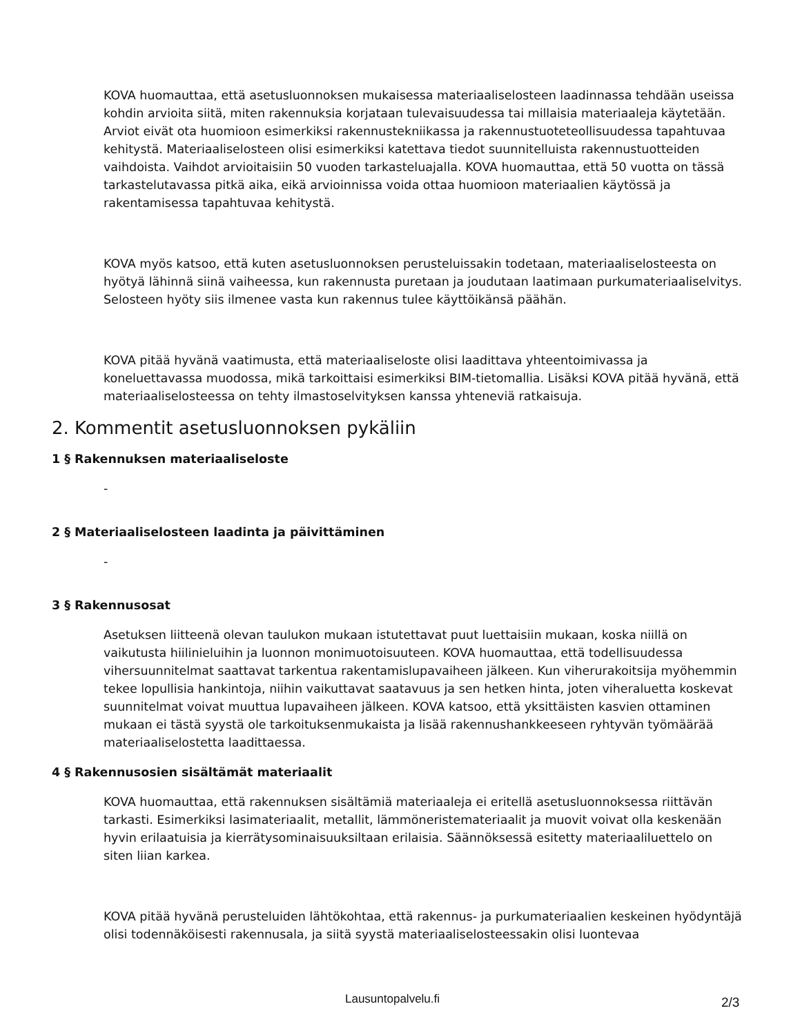KOVA huomauttaa, että asetusluonnoksen mukaisessa materiaaliselosteen laadinnassa tehdään useissa kohdin arvioita siitä, miten rakennuksia korjataan tulevaisuudessa tai millaisia materiaaleja käytetään. Arviot eivät ota huomioon esimerkiksi rakennustekniikassa ja rakennustuoteteollisuudessa tapahtuvaa kehitystä. Materiaaliselosteen olisi esimerkiksi katettava tiedot suunnitelluista rakennustuotteiden vaihdoista. Vaihdot arvioitaisiin 50 vuoden tarkasteluajalla. KOVA huomauttaa, että 50 vuotta on tässä tarkastelutavassa pitkä aika, eikä arvioinnissa voida ottaa huomioon materiaalien käytössä ja rakentamisessa tapahtuvaa kehitystä.
KOVA myös katsoo, että kuten asetusluonnoksen perusteluissakin todetaan, materiaaliselosteesta on hyötyä lähinnä siinä vaiheessa, kun rakennusta puretaan ja joudutaan laatimaan purkumateriaaliselvitys. Selosteen hyöty siis ilmenee vasta kun rakennus tulee käyttöikänsä päähän.
KOVA pitää hyvänä vaatimusta, että materiaaliseloste olisi laadittava yhteentoimivassa ja koneluettavassa muodossa, mikä tarkoittaisi esimerkiksi BIM-tietomallia. Lisäksi KOVA pitää hyvänä, että materiaaliselosteessa on tehty ilmastoselvityksen kanssa yhteneviä ratkaisuja.
2. Kommentit asetusluonnoksen pykäliin
1 § Rakennuksen materiaaliseloste
-
2 § Materiaaliselosteen laadinta ja päivittäminen
-
3 § Rakennusosat
Asetuksen liitteenä olevan taulukon mukaan istutettavat puut luettaisiin mukaan, koska niillä on vaikutusta hiilinieluihin ja luonnon monimuotoisuuteen. KOVA huomauttaa, että todellisuudessa vihersuunnitelmat saattavat tarkentua rakentamislupavaiheen jälkeen. Kun viherurakoitsija myöhemmin tekee lopullisia hankintoja, niihin vaikuttavat saatavuus ja sen hetken hinta, joten viheraluetta koskevat suunnitelmat voivat muuttua lupavaiheen jälkeen. KOVA katsoo, että yksittäisten kasvien ottaminen mukaan ei tästä syystä ole tarkoituksenmukaista ja lisää rakennushankkeeseen ryhtyvän työmäärää materiaaliselostetta laadittaessa.
4 § Rakennusosien sisältämät materiaalit
KOVA huomauttaa, että rakennuksen sisältämiä materiaaleja ei eritellä asetusluonnoksessa riittävän tarkasti. Esimerkiksi lasimateriaalit, metallit, lämmöneristemateriaalit ja muovit voivat olla keskenään hyvin erilaatuisia ja kierrätysominaisuuksiltaan erilaisia. Säännöksessä esitetty materiaaliluettelo on siten liian karkea.
KOVA pitää hyvänä perusteluiden lähtökohtaa, että rakennus- ja purkumateriaalien keskeinen hyödyntäjä olisi todennäköisesti rakennusala, ja siitä syystä materiaaliselosteessakin olisi luontevaa
Lausuntopalvelu.fi 2/3